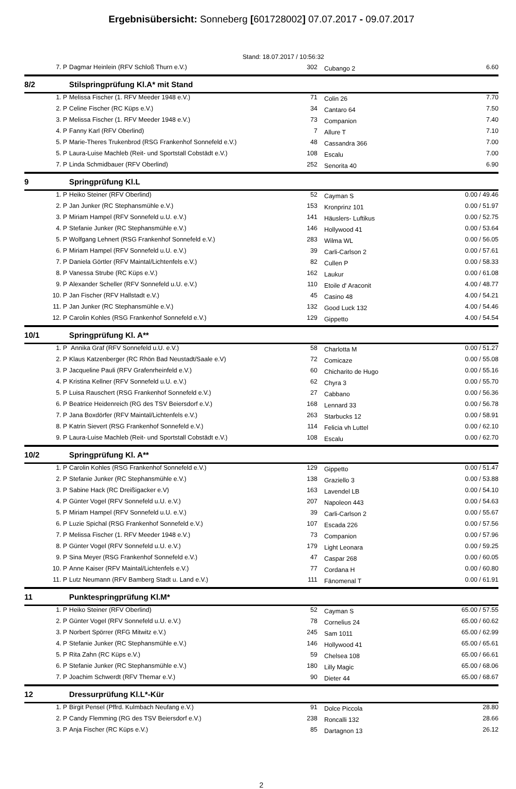Ergebnisübersicht: Sonneberg [601728002] 07.07.2017 - 09.07.2017
Stand: 18.07.2017 / 10:56:32
| 7. P | Dagmar Heinlein (RFV Schloß Thurn e.V.) | 302 | Cubango 2 | 6.60 |
| 8/2 | Stilspringprüfung Kl.A* mit Stand | | | |
| 1. P | Melissa Fischer (1. RFV Meeder 1948 e.V.) | 71 | Colin 26 | 7.70 |
| 2. P | Celine Fischer (RC Küps e.V.) | 34 | Cantaro 64 | 7.50 |
| 3. P | Melissa Fischer (1. RFV Meeder 1948 e.V.) | 73 | Companion | 7.40 |
| 4. P | Fanny Karl (RFV Oberlind) | 7 | Allure T | 7.10 |
| 5. P | Marie-Theres Trukenbrod (RSG Frankenhof Sonnefeld e.V.) | 48 | Cassandra 366 | 7.00 |
| 5. P | Laura-Luise Machleb (Reit- und Sportstall Cobstädt e.V.) | 108 | Escalu | 7.00 |
| 7. P | Linda Schmidbauer (RFV Oberlind) | 252 | Senorita 40 | 6.90 |
| 9 | Springprüfung Kl.L | | | |
| 1. P | Heiko Steiner (RFV Oberlind) | 52 | Cayman S | 0.00 / 49.46 |
| 2. P | Jan Junker (RC Stephansmühle e.V.) | 153 | Kronprinz 101 | 0.00 / 51.97 |
| 3. P | Miriam Hampel (RFV Sonnefeld u.U. e.V.) | 141 | Häuslers- Luftikus | 0.00 / 52.75 |
| 4. P | Stefanie Junker (RC Stephansmühle e.V.) | 146 | Hollywood 41 | 0.00 / 53.64 |
| 5. P | Wolfgang Lehnert (RSG Frankenhof Sonnefeld e.V.) | 283 | Wilma WL | 0.00 / 56.05 |
| 6. P | Miriam Hampel (RFV Sonnefeld u.U. e.V.) | 39 | Carli-Carlson 2 | 0.00 / 57.61 |
| 7. P | Daniela Görtler (RFV Maintal/Lichtenfels e.V.) | 82 | Cullen P | 0.00 / 58.33 |
| 8. P | Vanessa Strube (RC Küps e.V.) | 162 | Laukur | 0.00 / 61.08 |
| 9. P | Alexander Scheller (RFV Sonnefeld u.U. e.V.) | 110 | Etoile d' Araconit | 4.00 / 48.77 |
| 10. P | Jan Fischer (RFV Hallstadt e.V.) | 45 | Casino 48 | 4.00 / 54.21 |
| 11. P | Jan Junker (RC Stephansmühle e.V.) | 132 | Good Luck 132 | 4.00 / 54.46 |
| 12. P | Carolin Kohles (RSG Frankenhof Sonnefeld e.V.) | 129 | Gippetto | 4.00 / 54.54 |
| 10/1 | Springprüfung Kl. A** | | | |
| 1. P | Annika Graf (RFV Sonnefeld u.U. e.V.) | 58 | Charlotta M | 0.00 / 51.27 |
| 2. P | Klaus Katzenberger (RC Rhön Bad Neustadt/Saale e.V) | 72 | Comicaze | 0.00 / 55.08 |
| 3. P | Jacqueline Pauli (RFV Grafenrheinfeld e.V.) | 60 | Chicharito de Hugo | 0.00 / 55.16 |
| 4. P | Kristina Kellner (RFV Sonnefeld u.U. e.V.) | 62 | Chyra 3 | 0.00 / 55.70 |
| 5. P | Luisa Rauschert (RSG Frankenhof Sonnefeld e.V.) | 27 | Cabbano | 0.00 / 56.36 |
| 6. P | Beatrice Heidenreich (RG des TSV Beiersdorf e.V.) | 168 | Lennard 33 | 0.00 / 56.78 |
| 7. P | Jana Boxdörfer (RFV Maintal/Lichtenfels e.V.) | 263 | Starbucks 12 | 0.00 / 58.91 |
| 8. P | Katrin Sievert (RSG Frankenhof Sonnefeld e.V.) | 114 | Felicia vh Luttel | 0.00 / 62.10 |
| 9. P | Laura-Luise Machleb (Reit- und Sportstall Cobstädt e.V.) | 108 | Escalu | 0.00 / 62.70 |
| 10/2 | Springprüfung Kl. A** | | | |
| 1. P | Carolin Kohles (RSG Frankenhof Sonnefeld e.V.) | 129 | Gippetto | 0.00 / 51.47 |
| 2. P | Stefanie Junker (RC Stephansmühle e.V.) | 138 | Graziello 3 | 0.00 / 53.88 |
| 3. P | Sabine Hack (RC Dreißigacker e.V) | 163 | Lavendel LB | 0.00 / 54.10 |
| 4. P | Günter Vogel (RFV Sonnefeld u.U. e.V.) | 207 | Napoleon 443 | 0.00 / 54.63 |
| 5. P | Miriam Hampel (RFV Sonnefeld u.U. e.V.) | 39 | Carli-Carlson 2 | 0.00 / 55.67 |
| 6. P | Luzie Spichal (RSG Frankenhof Sonnefeld e.V.) | 107 | Escada 226 | 0.00 / 57.56 |
| 7. P | Melissa Fischer (1. RFV Meeder 1948 e.V.) | 73 | Companion | 0.00 / 57.96 |
| 8. P | Günter Vogel (RFV Sonnefeld u.U. e.V.) | 179 | Light Leonara | 0.00 / 59.25 |
| 9. P | Sina Meyer (RSG Frankenhof Sonnefeld e.V.) | 47 | Caspar 268 | 0.00 / 60.05 |
| 10. P | Anne Kaiser (RFV Maintal/Lichtenfels e.V.) | 77 | Cordana H | 0.00 / 60.80 |
| 11. P | Lutz Neumann (RFV Bamberg Stadt u. Land e.V.) | 111 | Fänomenal T | 0.00 / 61.91 |
| 11 | Punktespringprüfung Kl.M* | | | |
| 1. P | Heiko Steiner (RFV Oberlind) | 52 | Cayman S | 65.00 / 57.55 |
| 2. P | Günter Vogel (RFV Sonnefeld u.U. e.V.) | 78 | Cornelius 24 | 65.00 / 60.62 |
| 3. P | Norbert Spörrer (RFG Mitwitz e.V.) | 245 | Sam 1011 | 65.00 / 62.99 |
| 4. P | Stefanie Junker (RC Stephansmühle e.V.) | 146 | Hollywood 41 | 65.00 / 65.61 |
| 5. P | Rita Zahn (RC Küps e.V.) | 59 | Chelsea 108 | 65.00 / 66.61 |
| 6. P | Stefanie Junker (RC Stephansmühle e.V.) | 180 | Lilly Magic | 65.00 / 68.06 |
| 7. P | Joachim Schwerdt (RFV Themar e.V.) | 90 | Dieter 44 | 65.00 / 68.67 |
| 12 | Dressurprüfung Kl.L*-Kür | | | |
| 1. P | Birgit Pensel (Pffrd. Kulmbach Neufang e.V.) | 91 | Dolce Piccola | 28.80 |
| 2. P | Candy Flemming (RG des TSV Beiersdorf e.V.) | 238 | Roncalli 132 | 28.66 |
| 3. P | Anja Fischer (RC Küps e.V.) | 85 | Dartagnon 13 | 26.12 |
2